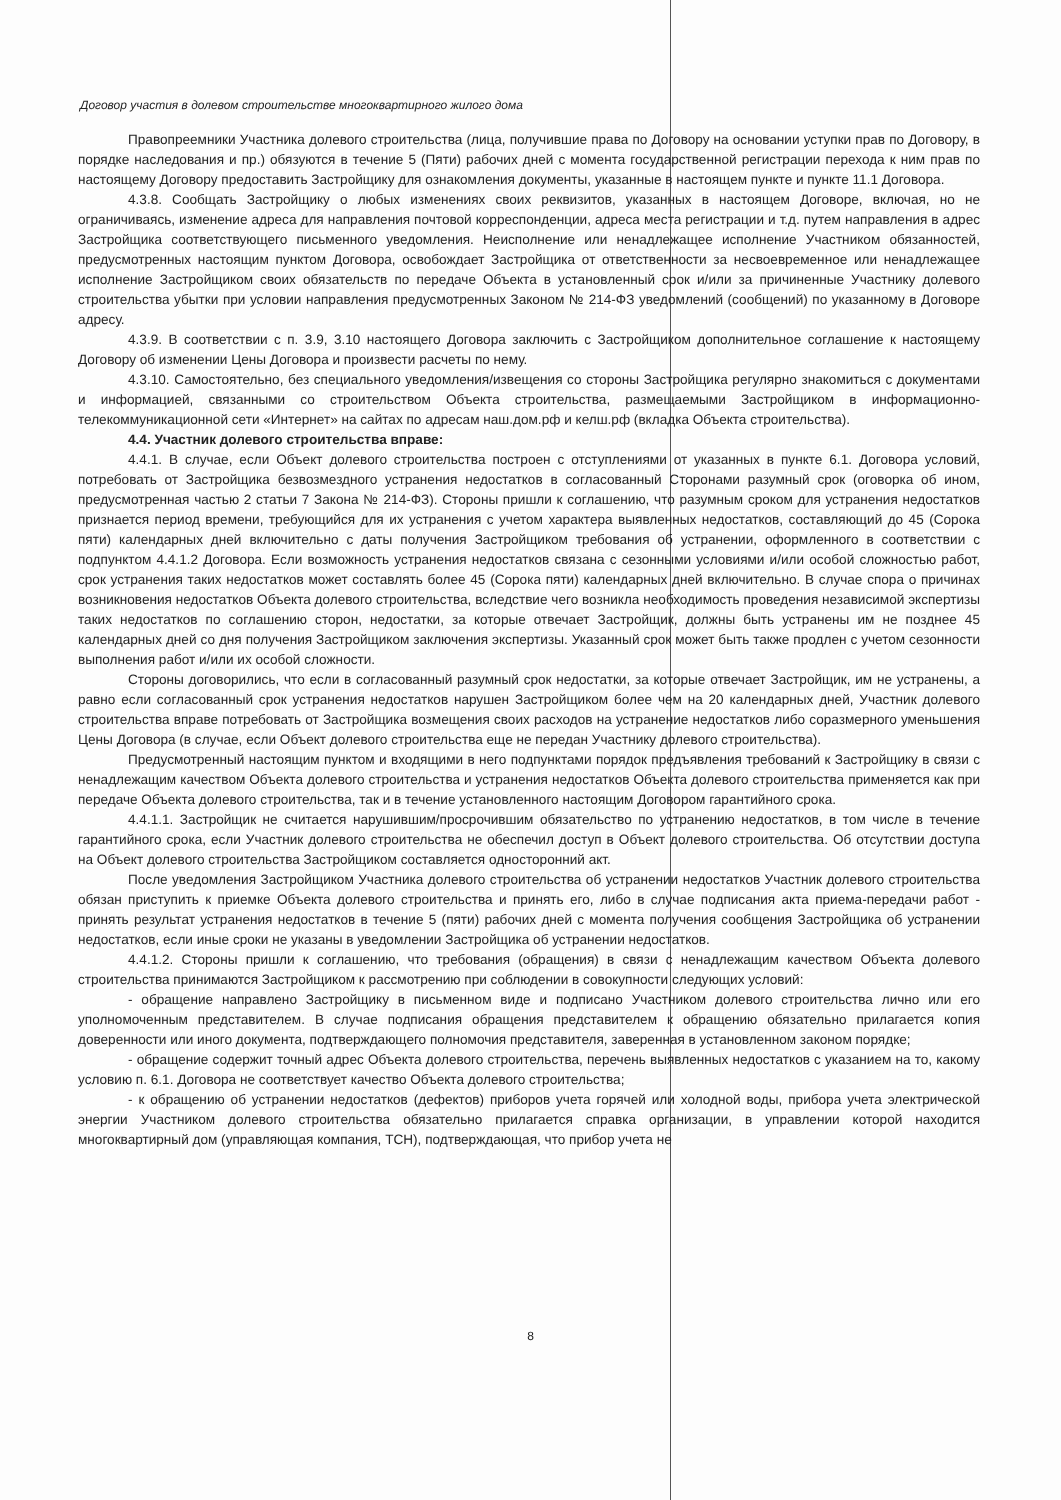Договор участия в долевом строительстве многоквартирного жилого дома
Правопреемники Участника долевого строительства (лица, получившие права по Договору на основании уступки прав по Договору, в порядке наследования и пр.) обязуются в течение 5 (Пяти) рабочих дней с момента государственной регистрации перехода к ним прав по настоящему Договору предоставить Застройщику для ознакомления документы, указанные в настоящем пункте и пункте 11.1 Договора.
4.3.8. Сообщать Застройщику о любых изменениях своих реквизитов, указанных в настоящем Договоре, включая, но не ограничиваясь, изменение адреса для направления почтовой корреспонденции, адреса места регистрации и т.д. путем направления в адрес Застройщика соответствующего письменного уведомления. Неисполнение или ненадлежащее исполнение Участником обязанностей, предусмотренных настоящим пунктом Договора, освобождает Застройщика от ответственности за несвоевременное или ненадлежащее исполнение Застройщиком своих обязательств по передаче Объекта в установленный срок и/или за причиненные Участнику долевого строительства убытки при условии направления предусмотренных Законом № 214-ФЗ уведомлений (сообщений) по указанному в Договоре адресу.
4.3.9. В соответствии с п. 3.9, 3.10 настоящего Договора заключить с Застройщиком дополнительное соглашение к настоящему Договору об изменении Цены Договора и произвести расчеты по нему.
4.3.10. Самостоятельно, без специального уведомления/извещения со стороны Застройщика регулярно знакомиться с документами и информацией, связанными со строительством Объекта строительства, размещаемыми Застройщиком в информационно-телекоммуникационной сети «Интернет» на сайтах по адресам наш.дом.рф и келш.рф (вкладка Объекта строительства).
4.4. Участник долевого строительства вправе:
4.4.1. В случае, если Объект долевого строительства построен с отступлениями от указанных в пункте 6.1. Договора условий, потребовать от Застройщика безвозмездного устранения недостатков в согласованный Сторонами разумный срок (оговорка об ином, предусмотренная частью 2 статьи 7 Закона № 214-ФЗ). Стороны пришли к соглашению, что разумным сроком для устранения недостатков признается период времени, требующийся для их устранения с учетом характера выявленных недостатков, составляющий до 45 (Сорока пяти) календарных дней включительно с даты получения Застройщиком требования об устранении, оформленного в соответствии с подпунктом 4.4.1.2 Договора. Если возможность устранения недостатков связана с сезонными условиями и/или особой сложностью работ, срок устранения таких недостатков может составлять более 45 (Сорока пяти) календарных дней включительно. В случае спора о причинах возникновения недостатков Объекта долевого строительства, вследствие чего возникла необходимость проведения независимой экспертизы таких недостатков по соглашению сторон, недостатки, за которые отвечает Застройщик, должны быть устранены им не позднее 45 календарных дней со дня получения Застройщиком заключения экспертизы. Указанный срок может быть также продлен с учетом сезонности выполнения работ и/или их особой сложности.
Стороны договорились, что если в согласованный разумный срок недостатки, за которые отвечает Застройщик, им не устранены, а равно если согласованный срок устранения недостатков нарушен Застройщиком более чем на 20 календарных дней, Участник долевого строительства вправе потребовать от Застройщика возмещения своих расходов на устранение недостатков либо соразмерного уменьшения Цены Договора (в случае, если Объект долевого строительства еще не передан Участнику долевого строительства).
Предусмотренный настоящим пунктом и входящими в него подпунктами порядок предъявления требований к Застройщику в связи с ненадлежащим качеством Объекта долевого строительства и устранения недостатков Объекта долевого строительства применяется как при передаче Объекта долевого строительства, так и в течение установленного настоящим Договором гарантийного срока.
4.4.1.1. Застройщик не считается нарушившим/просрочившим обязательство по устранению недостатков, в том числе в течение гарантийного срока, если Участник долевого строительства не обеспечил доступ в Объект долевого строительства. Об отсутствии доступа на Объект долевого строительства Застройщиком составляется односторонний акт.
После уведомления Застройщиком Участника долевого строительства об устранении недостатков Участник долевого строительства обязан приступить к приемке Объекта долевого строительства и принять его, либо в случае подписания акта приема-передачи работ - принять результат устранения недостатков в течение 5 (пяти) рабочих дней с момента получения сообщения Застройщика об устранении недостатков, если иные сроки не указаны в уведомлении Застройщика об устранении недостатков.
4.4.1.2. Стороны пришли к соглашению, что требования (обращения) в связи с ненадлежащим качеством Объекта долевого строительства принимаются Застройщиком к рассмотрению при соблюдении в совокупности следующих условий:
- обращение направлено Застройщику в письменном виде и подписано Участником долевого строительства лично или его уполномоченным представителем. В случае подписания обращения представителем к обращению обязательно прилагается копия доверенности или иного документа, подтверждающего полномочия представителя, заверенная в установленном законом порядке;
- обращение содержит точный адрес Объекта долевого строительства, перечень выявленных недостатков с указанием на то, какому условию п. 6.1. Договора не соответствует качество Объекта долевого строительства;
- к обращению об устранении недостатков (дефектов) приборов учета горячей или холодной воды, прибора учета электрической энергии Участником долевого строительства обязательно прилагается справка организации, в управлении которой находится многоквартирный дом (управляющая компания, ТСН), подтверждающая, что прибор учета не
8